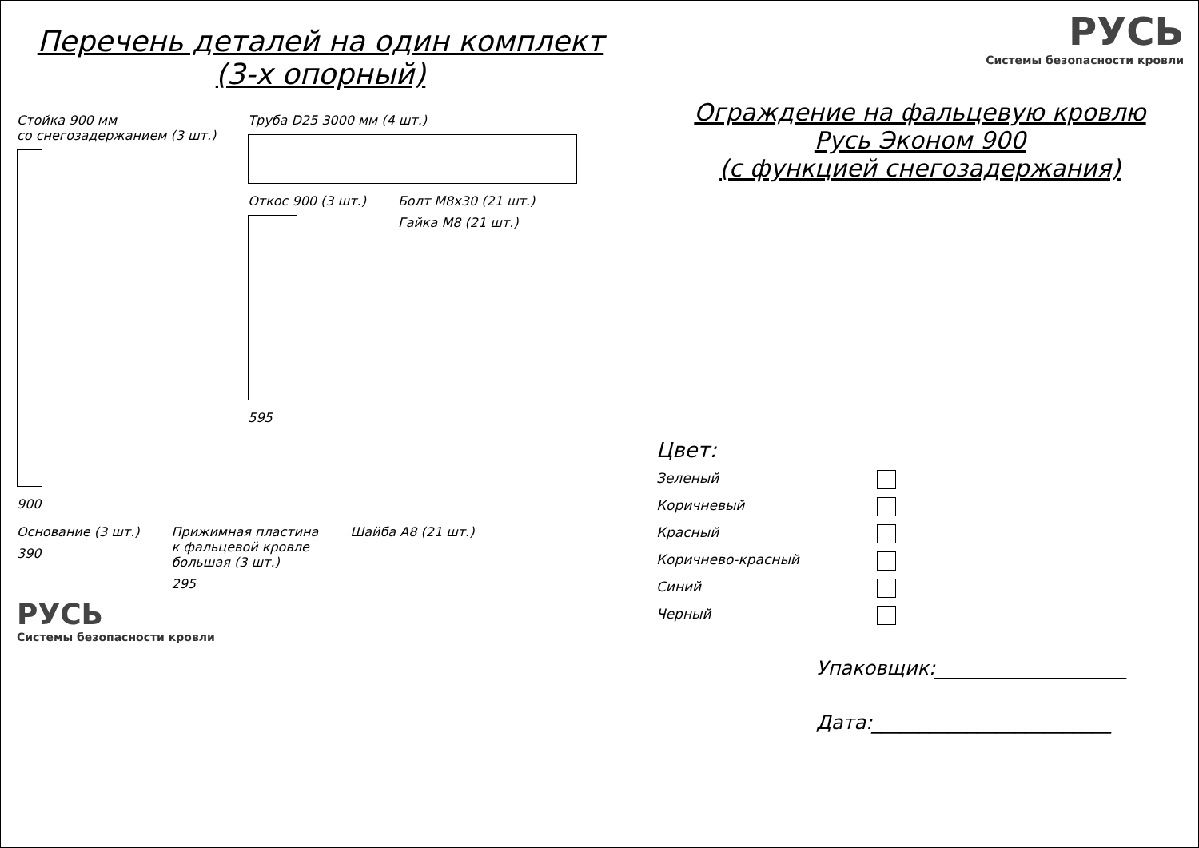Перечень деталей на один комплект
(3-х опорный)
Стойка 900 мм
со снегозадержанием (3 шт.)
900
Труба D25 3000 мм (4 шт.)
Откос 900 (3 шт.)
595
Болт М8х30 (21 шт.)
Гайка М8 (21 шт.)
Основание (3 шт.)
390
Прижимная пластина
к фальцевой кровле
большая (3 шт.)
295
Шайба А8 (21 шт.)
РУСЬ
Системы безопасности кровли
РУСЬ
Системы безопасности кровли
Ограждение на фальцевую кровлю
Русь Эконом 900
(с функцией снегозадержания)
Цвет:
Зеленый
Коричневый
Красный
Коричнево-красный
Синий
Черный
Упаковщик:____________________
Дата:_________________________